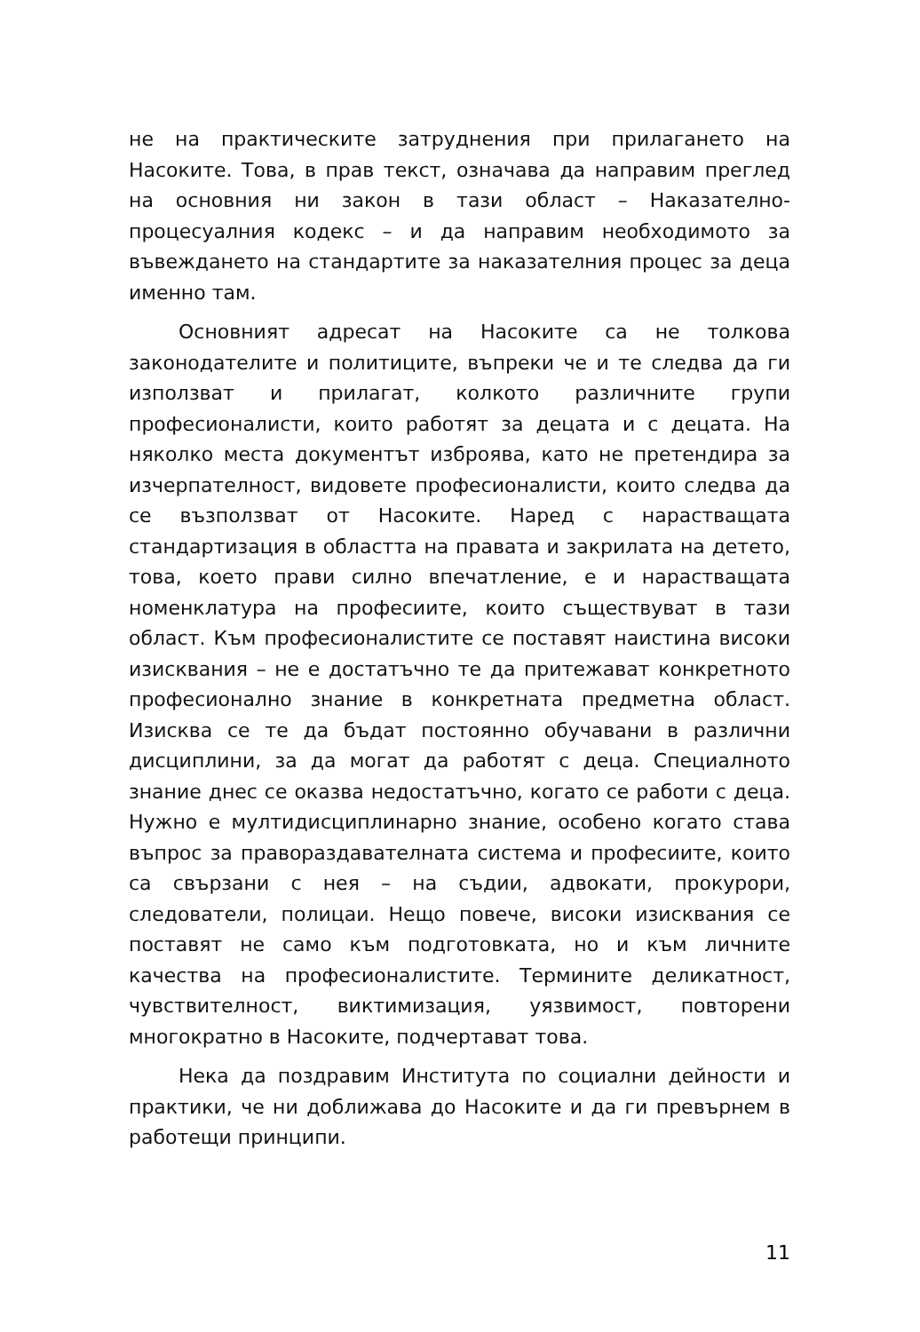не на практическите затруднения при прилагането на Насоките. Това, в прав текст, означава да направим преглед на основния ни закон в тази област – Наказателно-процесуалния кодекс – и да направим необходимото за въвеждането на стандартите за наказателния процес за деца именно там.
Основният адресат на Насоките са не толкова законодателите и политиците, въпреки че и те следва да ги използват и прилагат, колкото различните групи професионалисти, които работят за децата и с децата. На няколко места документът изброява, като не претендира за изчерпателност, видовете професионалисти, които следва да се възползват от Насоките. Наред с нарастващата стандартизация в областта на правата и закрилата на детето, това, което прави силно впечатление, е и нарастващата номенклатура на професиите, които съществуват в тази област. Към професионалистите се поставят наистина високи изисквания – не е достатъчно те да притежават конкретното професионално знание в конкретната предметна област. Изисква се те да бъдат постоянно обучавани в различни дисциплини, за да могат да работят с деца. Специалното знание днес се оказва недостатъчно, когато се работи с деца. Нужно е мултидисциплинарно знание, особено когато става въпрос за правораздавателната система и професиите, които са свързани с нея – на съдии, адвокати, прокурори, следователи, полицаи. Нещо повече, високи изисквания се поставят не само към подготовката, но и към личните качества на професионалистите. Термините деликатност, чувствителност, виктимизация, уязвимост, повторени многократно в Насоките, подчертават това.
Нека да поздравим Института по социални дейности и практики, че ни доближава до Насоките и да ги превърнем в работещи принципи.
11